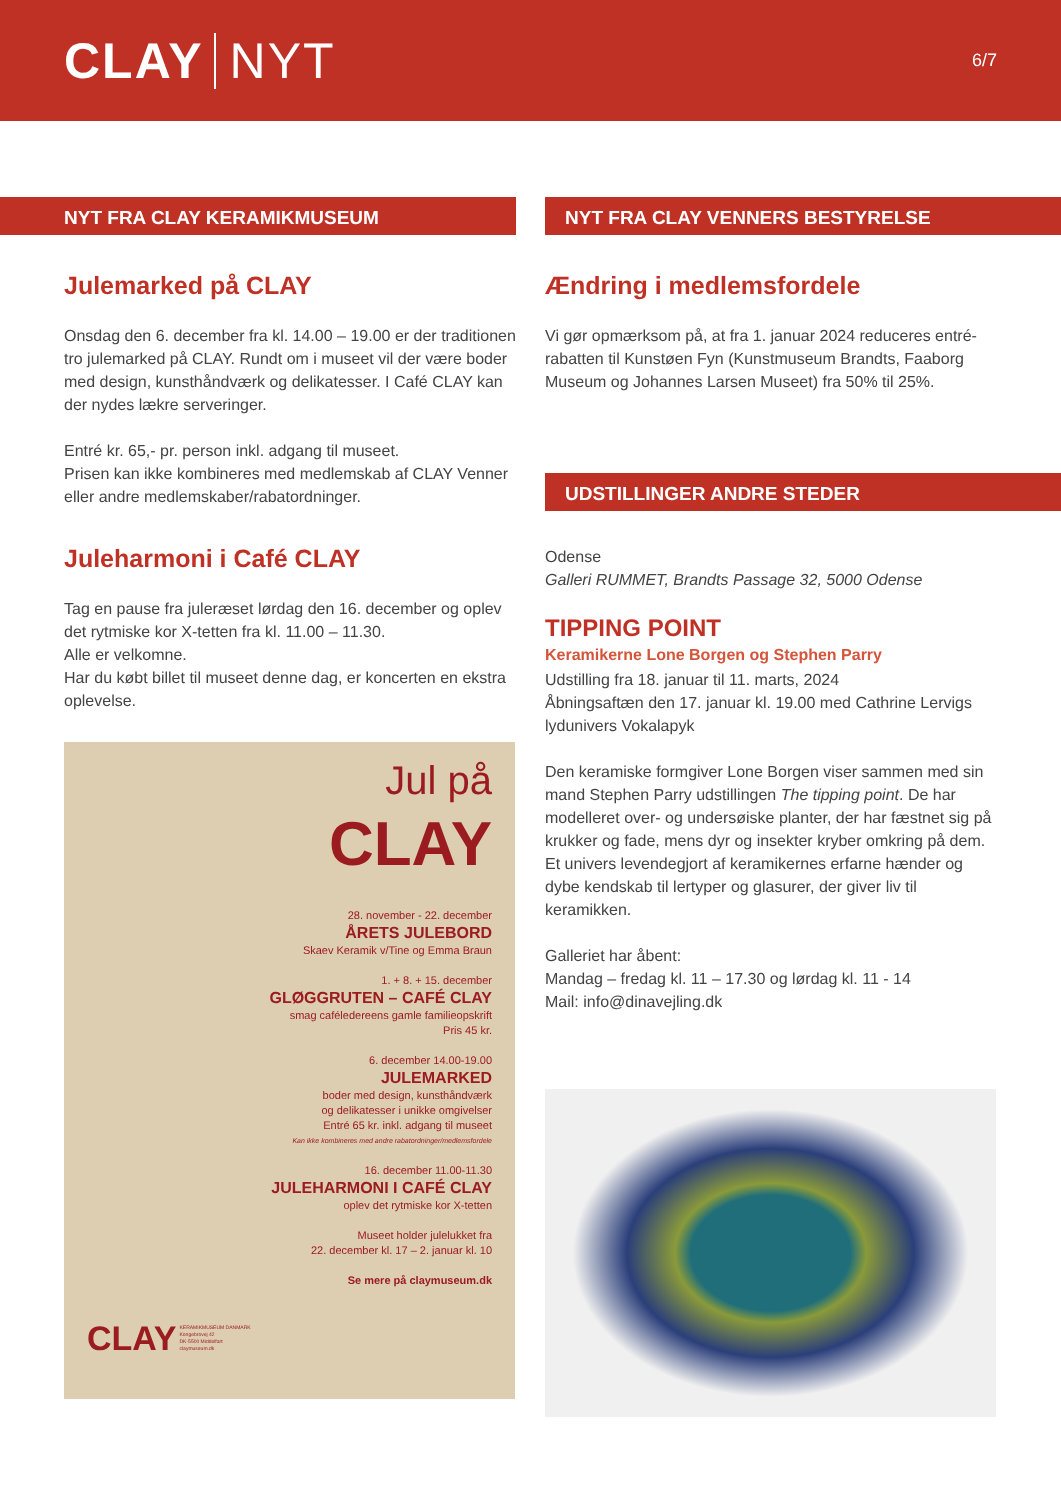CLAY NYT
6/7
NYT FRA CLAY KERAMIKMUSEUM
Julemarked på CLAY
Onsdag den 6. december fra kl. 14.00 – 19.00 er der traditionen tro julemarked på CLAY. Rundt om i museet vil der være boder med design, kunsthåndværk og delikatesser. I Café CLAY kan der nydes lækre serveringer.
Entré kr. 65,- pr. person inkl. adgang til museet.
Prisen kan ikke kombineres med medlemskab af CLAY Venner eller andre medlemskaber/rabatordninger.
Juleharmoni i Café CLAY
Tag en pause fra juleræset lørdag den 16. december og oplev det rytmiske kor X-tetten fra kl. 11.00 – 11.30.
Alle er velkomne.
Har du købt billet til museet denne dag, er koncerten en ekstra oplevelse.
Jul på
CLAY
28. november - 22. december
ÅRETS JULEBORD
Skaev Keramik v/Tine og Emma Braun
1. + 8. + 15. december
GLØGGRUTEN – CAFÉ CLAY
smag caféledereens gamle familieopskrift
Pris 45 kr.
6. december 14.00-19.00
JULEMARKED
boder med design, kunsthåndværk
og delikatesser i unikke omgivelser
Entré 65 kr. inkl. adgang til museet
Kan ikke kombineres med andre rabatordninger/medlemsfordele
16. december 11.00-11.30
JULEHARMONI I CAFÉ CLAY
oplev det rytmiske kor X-tetten
Museet holder julelukket fra
22. december kl. 17 – 2. januar kl. 10
Se mere på claymuseum.dk
CLAY KERAMIKMUSEUM DANMARK
Kongebrovej 42
DK-5500 Middelfart
claymuseum.dk
NYT FRA CLAY VENNERS BESTYRELSE
Ændring i medlemsfordele
Vi gør opmærksom på, at fra 1. januar 2024 reduceres entré-rabatten til Kunstøen Fyn (Kunstmuseum Brandts, Faaborg Museum og Johannes Larsen Museet) fra 50% til 25%.
UDSTILLINGER ANDRE STEDER
Odense
Galleri RUMMET, Brandts Passage 32, 5000 Odense
TIPPING POINT
Keramikerne Lone Borgen og Stephen Parry
Udstilling fra 18. januar til 11. marts, 2024
Åbningsaftæn den 17. januar kl. 19.00 med Cathrine Lervigs lydunivers Vokalapyk
Den keramiske formgiver Lone Borgen viser sammen med sin mand Stephen Parry udstillingen The tipping point. De har modelleret over- og undersøiske planter, der har fæstnet sig på krukker og fade, mens dyr og insekter kryber omkring på dem. Et univers levendegjort af keramikernes erfarne hænder og dybe kendskab til lertyper og glasurer, der giver liv til keramikken.
Galleriet har åbent:
Mandag – fredag kl. 11 – 17.30 og lørdag kl. 11 - 14
Mail: info@dinavejling.dk